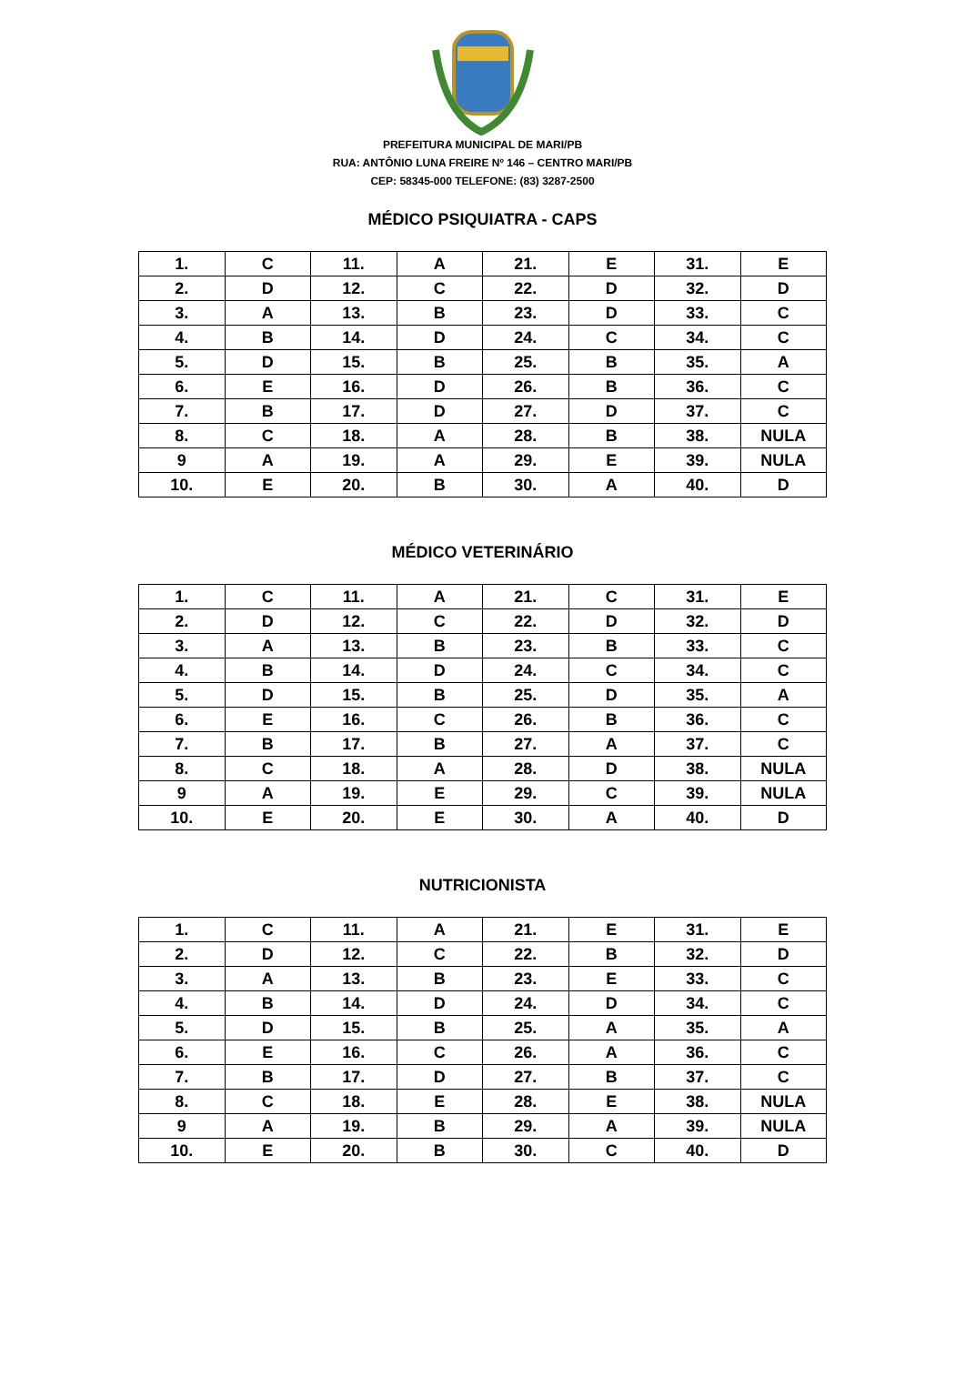PREFEITURA MUNICIPAL DE MARI/PB
RUA: ANTÔNIO LUNA FREIRE Nº 146 – CENTRO MARI/PB
CEP: 58345-000 TELEFONE: (83) 3287-2500
MÉDICO PSIQUIATRA - CAPS
| 1. | C | 11. | A | 21. | E | 31. | E |
| 2. | D | 12. | C | 22. | D | 32. | D |
| 3. | A | 13. | B | 23. | D | 33. | C |
| 4. | B | 14. | D | 24. | C | 34. | C |
| 5. | D | 15. | B | 25. | B | 35. | A |
| 6. | E | 16. | D | 26. | B | 36. | C |
| 7. | B | 17. | D | 27. | D | 37. | C |
| 8. | C | 18. | A | 28. | B | 38. | NULA |
| 9 | A | 19. | A | 29. | E | 39. | NULA |
| 10. | E | 20. | B | 30. | A | 40. | D |
MÉDICO VETERINÁRIO
| 1. | C | 11. | A | 21. | C | 31. | E |
| 2. | D | 12. | C | 22. | D | 32. | D |
| 3. | A | 13. | B | 23. | B | 33. | C |
| 4. | B | 14. | D | 24. | C | 34. | C |
| 5. | D | 15. | B | 25. | D | 35. | A |
| 6. | E | 16. | C | 26. | B | 36. | C |
| 7. | B | 17. | B | 27. | A | 37. | C |
| 8. | C | 18. | A | 28. | D | 38. | NULA |
| 9 | A | 19. | E | 29. | C | 39. | NULA |
| 10. | E | 20. | E | 30. | A | 40. | D |
NUTRICIONISTA
| 1. | C | 11. | A | 21. | E | 31. | E |
| 2. | D | 12. | C | 22. | B | 32. | D |
| 3. | A | 13. | B | 23. | E | 33. | C |
| 4. | B | 14. | D | 24. | D | 34. | C |
| 5. | D | 15. | B | 25. | A | 35. | A |
| 6. | E | 16. | C | 26. | A | 36. | C |
| 7. | B | 17. | D | 27. | B | 37. | C |
| 8. | C | 18. | E | 28. | E | 38. | NULA |
| 9 | A | 19. | B | 29. | A | 39. | NULA |
| 10. | E | 20. | B | 30. | C | 40. | D |